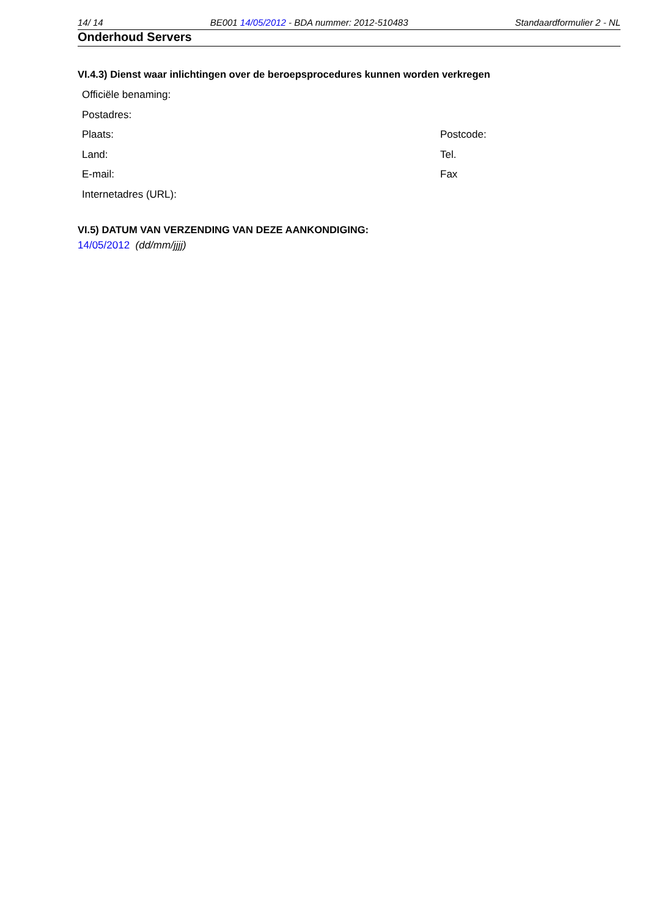14/ 14 BE001 14/05/2012 - BDA nummer: 2012-510483 Standaardformulier 2 - NL
Onderhoud Servers
VI.4.3) Dienst waar inlichtingen over de beroepsprocedures kunnen worden verkregen
Officiële benaming:
Postadres:
Plaats: Postcode:
Land: Tel.
E-mail: Fax
Internetadres (URL):
VI.5) DATUM VAN VERZENDING VAN DEZE AANKONDIGING:
14/05/2012 (dd/mm/jjjj)